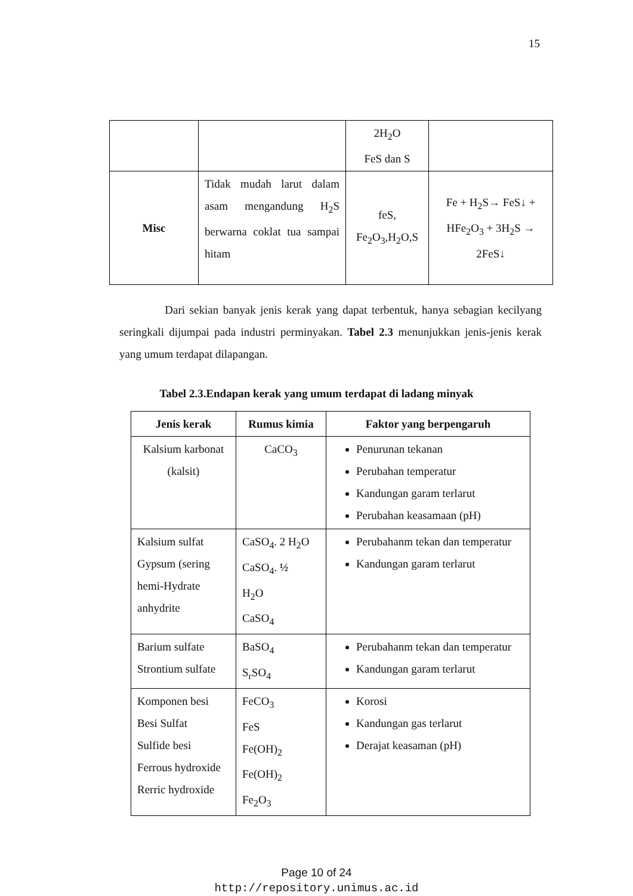15
| | | 2H<sub>2</sub>O FeS dan S | |
| Misc | Tidak mudah larut dalam asam mengandung H<sub>2</sub>S berwarna coklat tua sampai hitam | feS, Fe<sub>2</sub>O<sub>3</sub>,H<sub>2</sub>O,S | Fe + H<sub>2</sub>S→ FeS↓ + HFe<sub>2</sub>O<sub>3</sub> + 3H<sub>2</sub>S → 2FeS↓ |
Dari sekian banyak jenis kerak yang dapat terbentuk, hanya sebagian kecilyang seringkali dijumpai pada industri perminyakan. Tabel 2.3 menunjukkan jenis-jenis kerak yang umum terdapat dilapangan.
Tabel 2.3.Endapan kerak yang umum terdapat di ladang minyak
| Jenis kerak | Rumus kimia | Faktor yang berpengaruh |
| --- | --- | --- |
| Kalsium karbonat (kalsit) | CaCO<sub>3</sub> | Penurunan tekanan Perubahan temperatur Kandungan garam terlarut Perubahan keasamaan (pH) |
| Kalsium sulfat Gypsum (sering hemi-Hydrate anhydrite | CaSO<sub>4</sub>. 2 H<sub>2</sub>O CaSO<sub>4</sub>. ½ H<sub>2</sub>O CaSO<sub>4</sub> | Perubahanm tekan dan temperatur Kandungan garam terlarut |
| Barium sulfate Strontium sulfate | BaSO<sub>4</sub> S<sub>r</sub>SO<sub>4</sub> | Perubahanm tekan dan temperatur Kandungan garam terlarut |
| Komponen besi Besi Sulfat Sulfide besi Ferrous hydroxide Rerric hydroxide | FeCO<sub>3</sub> FeS Fe(OH)<sub>2</sub> Fe(OH)<sub>2</sub> Fe<sub>2</sub>O<sub>3</sub> | Korosi Kandungan gas terlarut Derajat keasaman (pH) |
Page 10 of 24
http://repository.unimus.ac.id